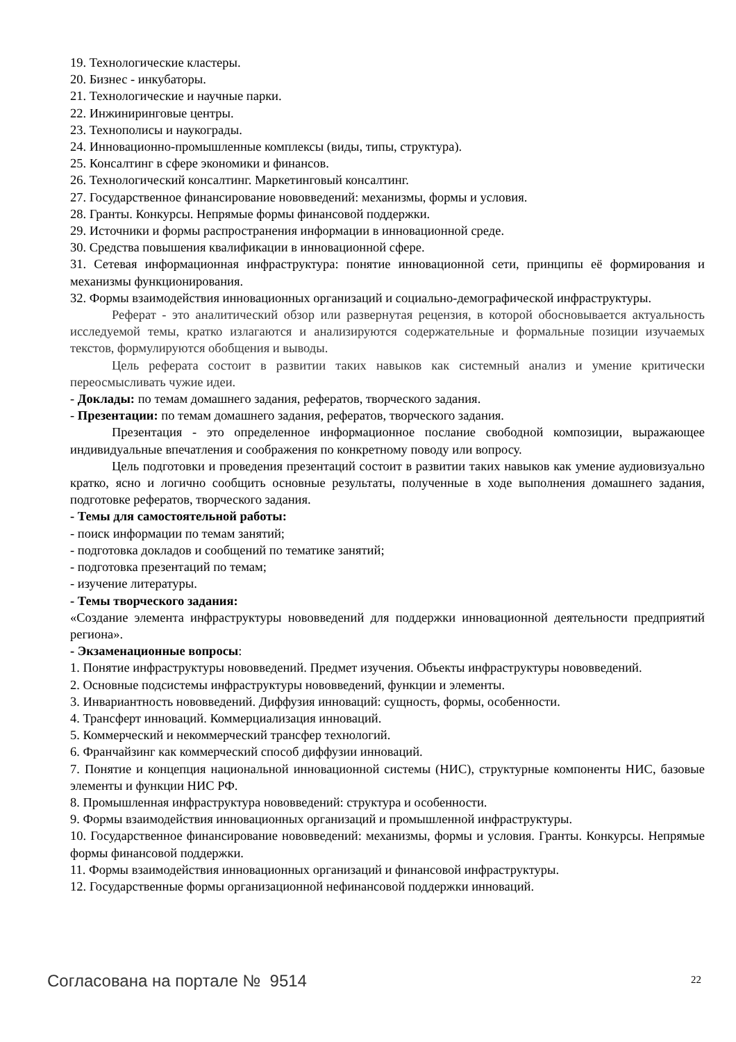19. Технологические кластеры.
20. Бизнес - инкубаторы.
21. Технологические и научные парки.
22. Инжиниринговые центры.
23. Технополисы и наукограды.
24. Инновационно-промышленные комплексы (виды, типы, структура).
25. Консалтинг в сфере экономики и финансов.
26. Технологический консалтинг. Маркетинговый консалтинг.
27. Государственное финансирование нововведений: механизмы, формы и условия.
28. Гранты. Конкурсы. Непрямые формы финансовой поддержки.
29. Источники и формы распространения информации в инновационной среде.
30. Средства повышения квалификации в инновационной сфере.
31. Сетевая информационная инфраструктура: понятие инновационной сети, принципы её формирования и механизмы функционирования.
32. Формы взаимодействия инновационных организаций и социально-демографической инфраструктуры.
Реферат - это аналитический обзор или развернутая рецензия, в которой обосновывается актуальность исследуемой темы, кратко излагаются и анализируются содержательные и формальные позиции изучаемых текстов, формулируются обобщения и выводы.
Цель реферата состоит в развитии таких навыков как системный анализ и умение критически переосмысливать чужие идеи.
- Доклады: по темам домашнего задания, рефератов, творческого задания.
- Презентации: по темам домашнего задания, рефератов, творческого задания.
Презентация - это определенное информационное послание свободной композиции, выражающее индивидуальные впечатления и соображения по конкретному поводу или вопросу.
Цель подготовки и проведения презентаций состоит в развитии таких навыков как умение аудиовизуально кратко, ясно и логично сообщить основные результаты, полученные в ходе выполнения домашнего задания, подготовке рефератов, творческого задания.
- Темы для самостоятельной работы:
- поиск информации по темам занятий;
- подготовка докладов и сообщений по тематике занятий;
- подготовка презентаций по темам;
- изучение литературы.
- Темы творческого задания:
«Создание элемента инфраструктуры нововведений для поддержки инновационной деятельности предприятий региона».
- Экзаменационные вопросы:
1. Понятие инфраструктуры нововведений. Предмет изучения. Объекты инфраструктуры нововведений.
2. Основные подсистемы инфраструктуры нововведений, функции и элементы.
3. Инвариантность нововведений. Диффузия инноваций: сущность, формы, особенности.
4. Трансферт инноваций. Коммерциализация инноваций.
5. Коммерческий и некоммерческий трансфер технологий.
6. Франчайзинг как коммерческий способ диффузии инноваций.
7. Понятие и концепция национальной инновационной системы (НИС), структурные компоненты НИС, базовые элементы и функции НИС РФ.
8. Промышленная инфраструктура нововведений: структура и особенности.
9. Формы взаимодействия инновационных организаций и промышленной инфраструктуры.
10. Государственное финансирование нововведений: механизмы, формы и условия. Гранты. Конкурсы. Непрямые формы финансовой поддержки.
11. Формы взаимодействия инновационных организаций и финансовой инфраструктуры.
12. Государственные формы организационной нефинансовой поддержки инноваций.
Согласована на портале № 9514 22